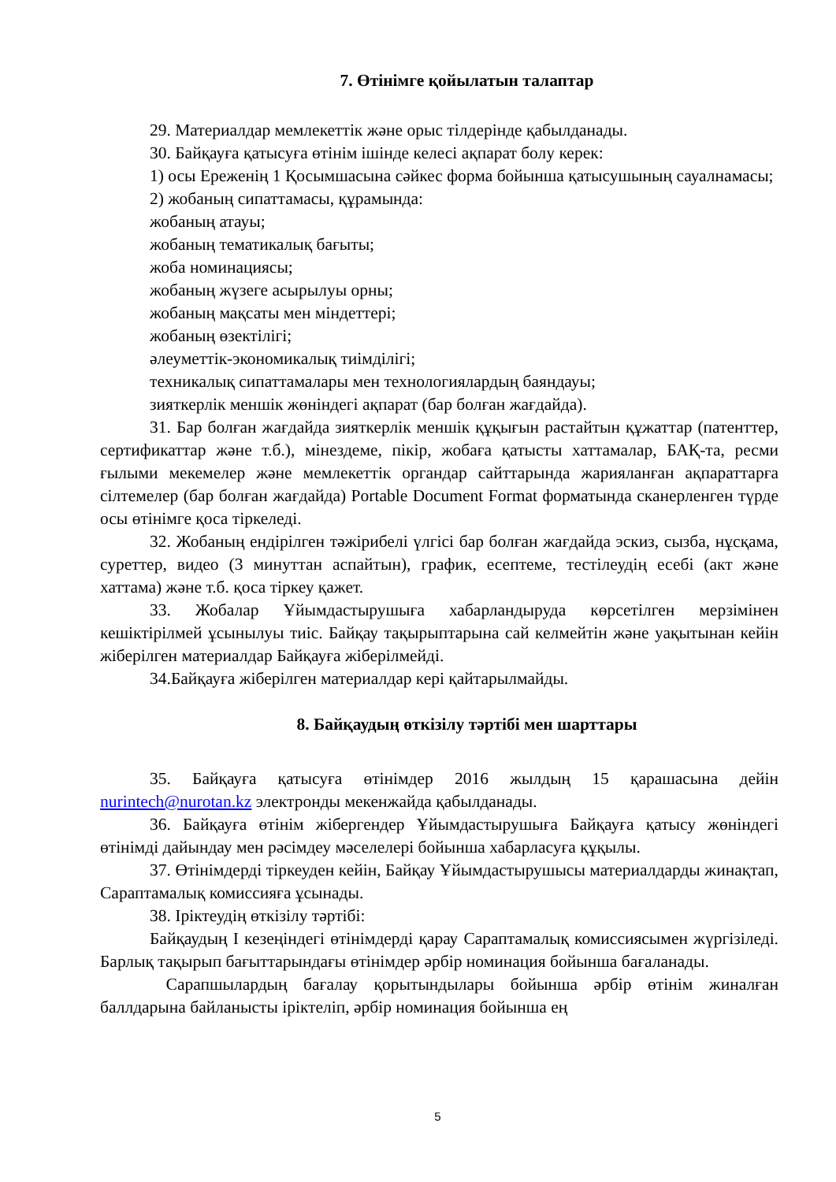7. Өтінімге қойылатын талаптар
29. Материалдар мемлекеттік және орыс тілдерінде қабылданады.
30. Байқауға қатысуға өтінім ішінде келесі ақпарат болу керек:
1) осы Ереженің 1 Қосымшасына сәйкес форма бойынша қатысушының сауалнамасы;
2) жобаның сипаттамасы, құрамында:
жобаның атауы;
жобаның тематикалық бағыты;
жоба номинациясы;
жобаның жүзеге асырылуы орны;
жобаның мақсаты мен міндеттері;
жобаның өзектілігі;
әлеуметтік-экономикалық тиімділігі;
техникалық сипаттамалары мен технологиялардың баяндауы;
зияткерлік меншік жөніндегі ақпарат (бар болған жағдайда).
31. Бар болған жағдайда зияткерлік меншік құқығын растайтын құжаттар (патенттер, сертификаттар және т.б.), мінездеме, пікір, жобаға қатысты хаттамалар, БАҚ-та, ресми ғылыми мекемелер және мемлекеттік органдар сайттарында жарияланған ақпараттарға сілтемелер (бар болған жағдайда) Portable Document Format форматында сканерленген түрде осы өтінімге қоса тіркеледі.
32. Жобаның ендірілген тәжірибелі үлгісі бар болған жағдайда эскиз, сызба, нұсқама, суреттер, видео (3 минуттан аспайтын), график, есептеме, тестілеудің есебі (акт және хаттама) және т.б. қоса тіркеу қажет.
33. Жобалар Ұйымдастырушыға хабарландыруда көрсетілген мерзімінен кешіктірілмей ұсынылуы тиіс. Байқау тақырыптарына сай келмейтін және уақытынан кейін жіберілген материалдар Байқауға жіберілмейді.
34.Байқауға жіберілген материалдар кері қайтарылмайды.
8. Байқаудың өткізілу тәртібі мен шарттары
35. Байқауға қатысуға өтінімдер 2016 жылдың 15 қарашасына дейін nurintech@nurotan.kz электронды мекенжайда қабылданады.
36. Байқауға өтінім жібергендер Ұйымдастырушыға Байқауға қатысу жөніндегі өтінімді дайындау мен рәсімдеу мәселелері бойынша хабарласуға құқылы.
37. Өтінімдерді тіркеуден кейін, Байқау Ұйымдастырушысы материалдарды жинақтап, Сараптамалық комиссияға ұсынады.
38. Іріктеудің өткізілу тәртібі:
Байқаудың І кезеңіндегі өтінімдерді қарау Сараптамалық комиссиясымен жүргізіледі. Барлық тақырып бағыттарындағы өтінімдер әрбір номинация бойынша бағаланады.
Сарапшылардың бағалау қорытындылары бойынша әрбір өтінім жиналған баллдарына байланысты іріктеліп, әрбір номинация бойынша ең
5